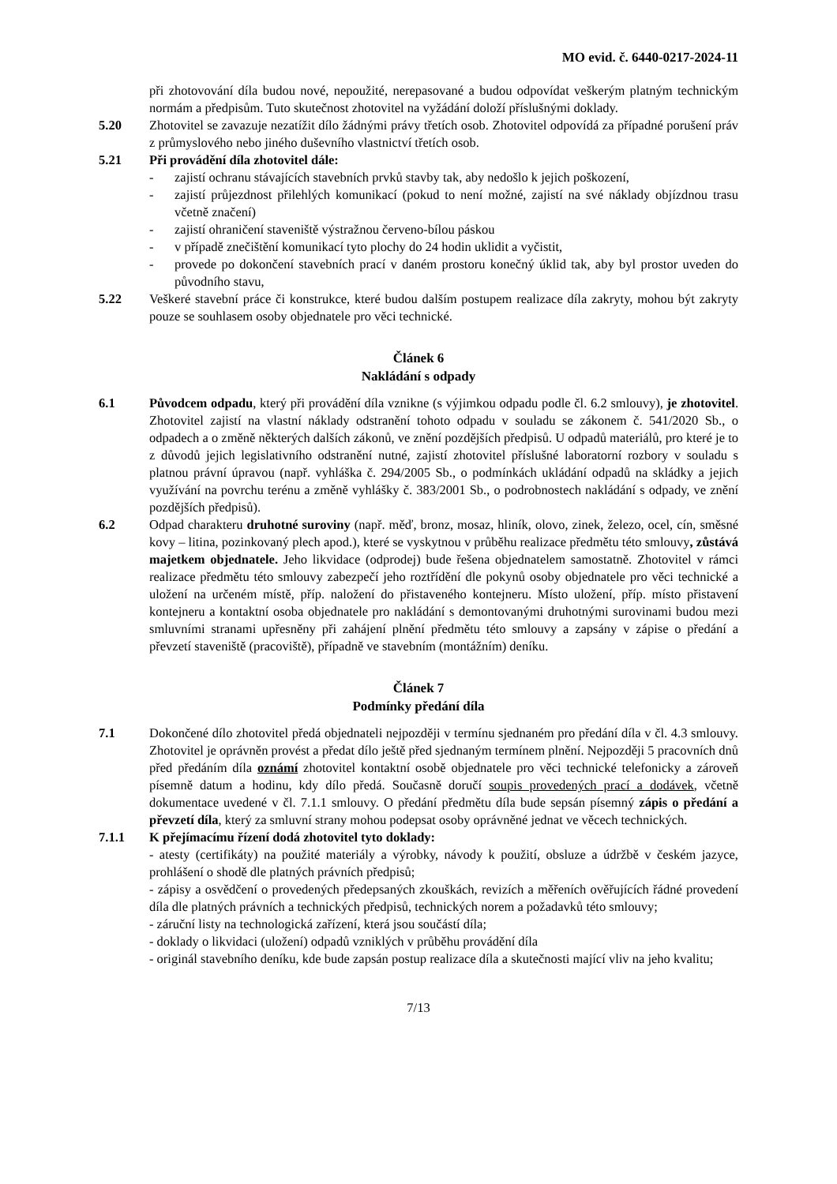MO evid. č. 6440-0217-2024-11
při zhotovování díla budou nové, nepoužité, nerepasované a budou odpovídat veškerým platným technickým normám a předpisům. Tuto skutečnost zhotovitel na vyžádání doloží příslušnými doklady.
5.20 Zhotovitel se zavazuje nezatížit dílo žádnými právy třetích osob. Zhotovitel odpovídá za případné porušení práv z průmyslového nebo jiného duševního vlastnictví třetích osob.
5.21 Při provádění díla zhotovitel dále:
- zajistí ochranu stávajících stavebních prvků stavby tak, aby nedošlo k jejich poškození,
- zajistí průjezdnost přilehlých komunikací (pokud to není možné, zajistí na své náklady objízdnou trasu včetně značení)
- zajistí ohraničení staveniště výstražnou červeno-bílou páskou
- v případě znečištění komunikací tyto plochy do 24 hodin uklidit a vyčistit,
- provede po dokončení stavebních prací v daném prostoru konečný úklid tak, aby byl prostor uveden do původního stavu,
5.22 Veškeré stavební práce či konstrukce, které budou dalším postupem realizace díla zakryty, mohou být zakryty pouze se souhlasem osoby objednatele pro věci technické.
Článek 6
Nakládání s odpady
6.1 Původcem odpadu, který při provádění díla vznikne (s výjimkou odpadu podle čl. 6.2 smlouvy), je zhotovitel. Zhotovitel zajistí na vlastní náklady odstranění tohoto odpadu v souladu se zákonem č. 541/2020 Sb., o odpadech a o změně některých dalších zákonů, ve znění pozdějších předpisů. U odpadů materiálů, pro které je to z důvodů jejich legislativního odstranění nutné, zajistí zhotovitel příslušné laboratorní rozbory v souladu s platnou právní úpravou (např. vyhláška č. 294/2005 Sb., o podmínkách ukládání odpadů na skládky a jejich využívání na povrchu terénu a změně vyhlášky č. 383/2001 Sb., o podrobnostech nakládání s odpady, ve znění pozdějších předpisů).
6.2 Odpad charakteru druhotné suroviny (např. měď, bronz, mosaz, hliník, olovo, zinek, železo, ocel, cín, směsné kovy – litina, pozinkovaný plech apod.), které se vyskytnou v průběhu realizace předmětu této smlouvy, zůstává majetkem objednatele. Jeho likvidace (odprodej) bude řešena objednatelem samostatně. Zhotovitel v rámci realizace předmětu této smlouvy zabezpečí jeho roztřídění dle pokynů osoby objednatele pro věci technické a uložení na určeném místě, příp. naložení do přistaveného kontejneru. Místo uložení, příp. místo přistavení kontejneru a kontaktní osoba objednatele pro nakládání s demontovanými druhotnými surovinami budou mezi smluvními stranami upřesněny při zahájení plnění předmětu této smlouvy a zapsány v zápise o předání a převzetí staveniště (pracoviště), případně ve stavebním (montážním) deníku.
Článek 7
Podmínky předání díla
7.1 Dokončené dílo zhotovitel předá objednateli nejpozději v termínu sjednaném pro předání díla v čl. 4.3 smlouvy. Zhotovitel je oprávněn provést a předat dílo ještě před sjednaným termínem plnění. Nejpozději 5 pracovních dnů před předáním díla oznámí zhotovitel kontaktní osobě objednatele pro věci technické telefonicky a zároveň písemně datum a hodinu, kdy dílo předá. Současně doručí soupis provedených prací a dodávek, včetně dokumentace uvedené v čl. 7.1.1 smlouvy. O předání předmětu díla bude sepsán písemný zápis o předání a převzetí díla, který za smluvní strany mohou podepsat osoby oprávněné jednat ve věcech technických.
7.1.1 K přejímacímu řízení dodá zhotovitel tyto doklady:
- atesty (certifikáty) na použité materiály a výrobky, návody k použití, obsluze a údržbě v českém jazyce, prohlášení o shodě dle platných právních předpisů;
- zápisy a osvědčení o provedených předepsaných zkouškách, revizích a měřeních ověřujících řádné provedení díla dle platných právních a technických předpisů, technických norem a požadavků této smlouvy;
- záruční listy na technologická zařízení, která jsou součástí díla;
- doklady o likvidaci (uložení) odpadů vzniklých v průběhu provádění díla
- originál stavebního deníku, kde bude zapsán postup realizace díla a skutečnosti mající vliv na jeho kvalitu;
7/13